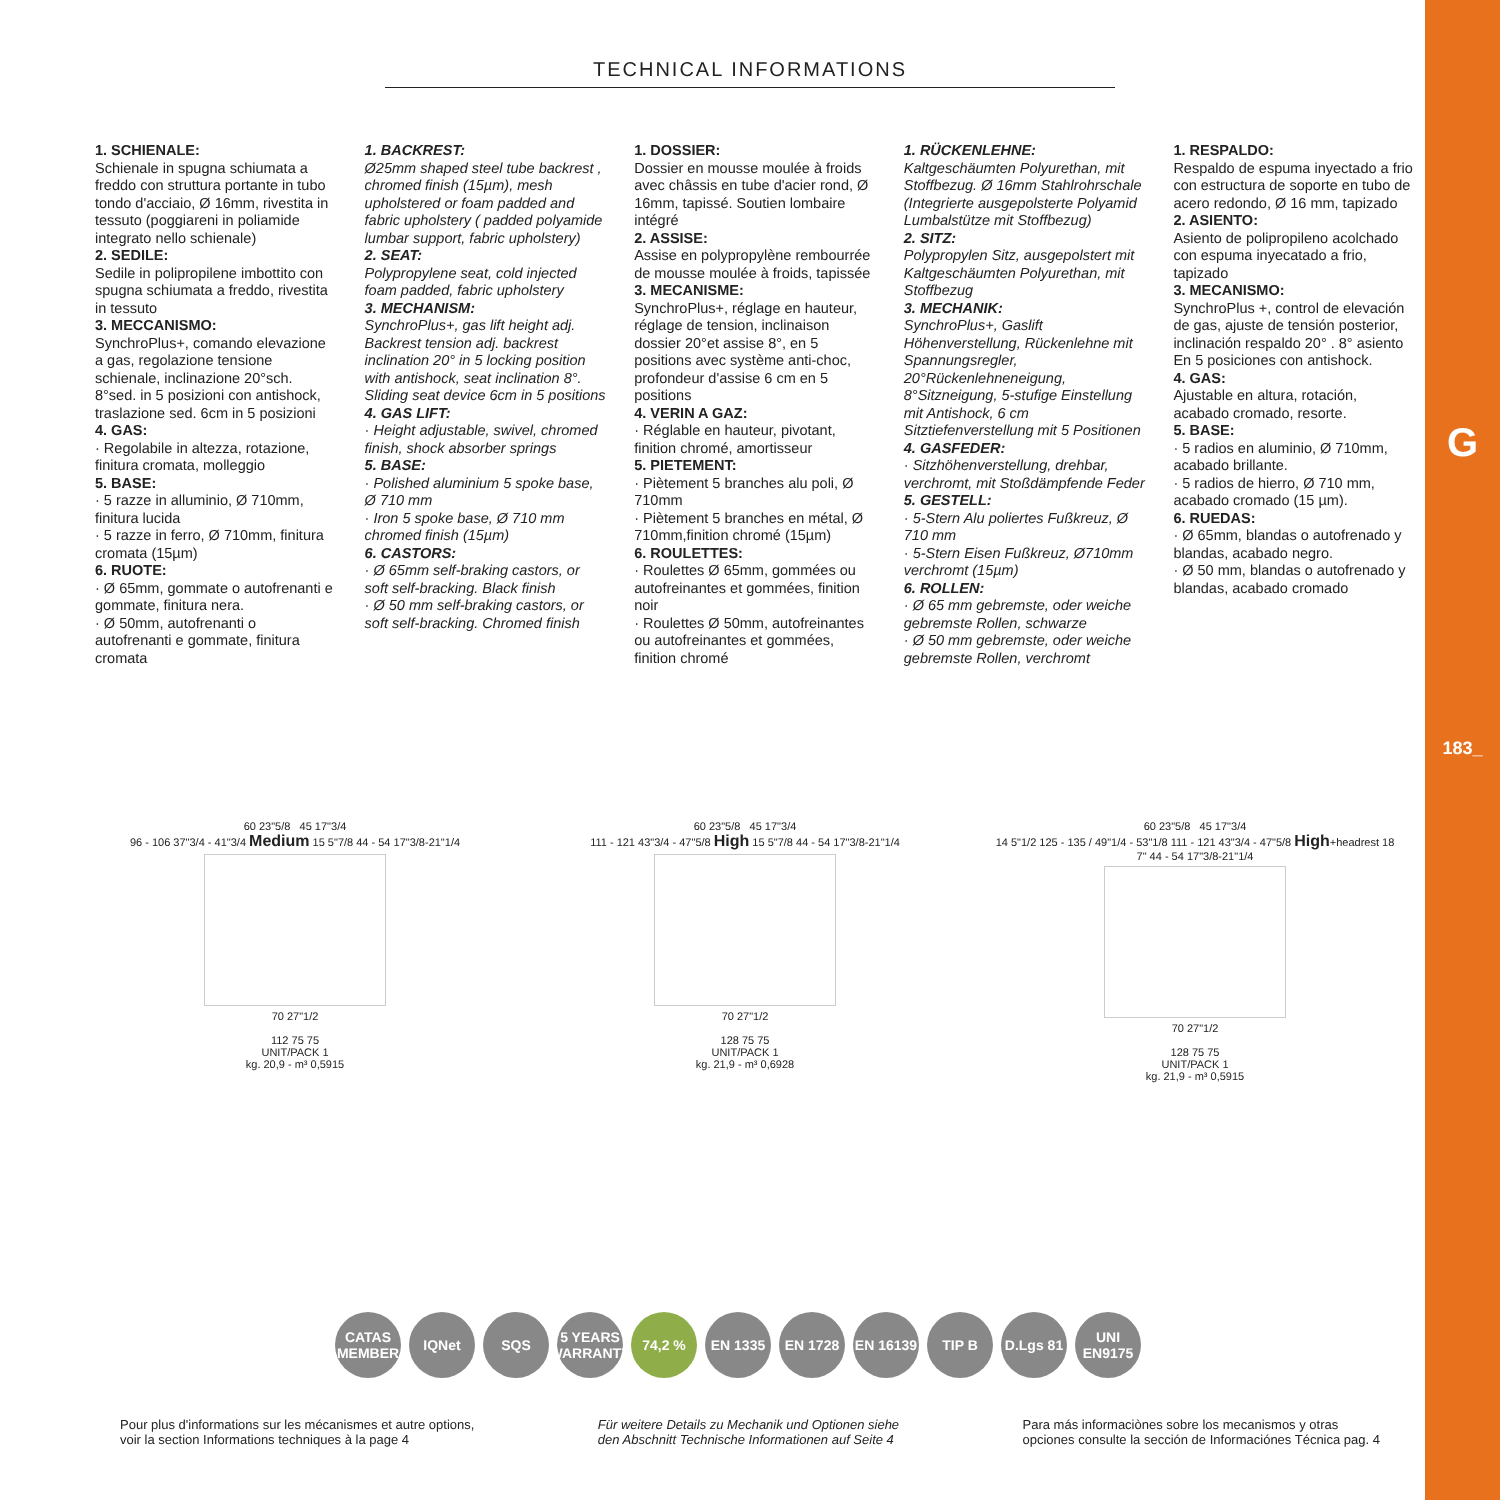G
183_
TECHNICAL INFORMATIONS
1. SCHIENALE:
Schienale in spugna schiumata a freddo con struttura portante in tubo tondo d'acciaio, Ø 16mm, rivestita in tessuto (poggiareni in poliamide integrato nello schienale)
2. SEDILE:
Sedile in polipropilene imbottito con spugna schiumata a freddo, rivestita in tessuto
3. MECCANISMO:
SynchroPlus+, comando elevazione a gas, regolazione tensione schienale, inclinazione 20°sch. 8°sed. in 5 posizioni con antishock, traslazione sed. 6cm in 5 posizioni
4. GAS:
· Regolabile in altezza, rotazione, finitura cromata, molleggio
5. BASE:
· 5 razze in alluminio, Ø 710mm, finitura lucida
· 5 razze in ferro, Ø 710mm, finitura cromata (15µm)
6. RUOTE:
· Ø 65mm, gommate o autofrenanti e gommate, finitura nera.
· Ø 50mm, autofrenanti o autofrenanti e gommate, finitura cromata
1. BACKREST:
Ø25mm shaped steel tube backrest , chromed finish (15µm), mesh upholstered or foam padded and fabric upholstery ( padded polyamide lumbar support, fabric upholstery)
2. SEAT:
Polypropylene seat, cold injected foam padded, fabric upholstery
3. MECHANISM:
SynchroPlus+, gas lift height adj. Backrest tension adj. backrest inclination 20° in 5 locking position with antishock, seat inclination 8°. Sliding seat device 6cm in 5 positions
4. GAS LIFT:
· Height adjustable, swivel, chromed finish, shock absorber springs
5. BASE:
· Polished aluminium 5 spoke base, Ø 710 mm
· Iron 5 spoke base, Ø 710 mm chromed finish (15µm)
6. CASTORS:
· Ø 65mm self-braking castors, or soft self-bracking. Black finish
· Ø 50 mm self-braking castors, or soft self-bracking. Chromed finish
1. DOSSIER:
Dossier en mousse moulée à froids avec châssis en tube d'acier rond, Ø 16mm, tapissé. Soutien lombaire intégré
2. ASSISE:
Assise en polypropylène rembourrée de mousse moulée à froids, tapissée
3. MECANISME:
SynchroPlus+, réglage en hauteur, réglage de tension, inclinaison dossier 20°et assise 8°, en 5 positions avec système anti-choc, profondeur d'assise 6 cm en 5 positions
4. VERIN A GAZ:
· Réglable en hauteur, pivotant, finition chromé, amortisseur
5. PIETEMENT:
· Piètement 5 branches alu poli, Ø 710mm
· Piètement 5 branches en métal, Ø 710mm,finition chromé (15µm)
6. ROULETTES:
· Roulettes Ø 65mm, gommées ou autofreinantes et gommées, finition noir
· Roulettes Ø 50mm, autofreinantes ou autofreinantes et gommées, finition chromé
1. RÜCKENLEHNE:
Kaltgeschäumten Polyurethan, mit Stoffbezug. Ø 16mm Stahlrohrschale
(Integrierte ausgepolsterte Polyamid Lumbalstütze mit Stoffbezug)
2. SITZ:
Polypropylen Sitz, ausgepolstert mit Kaltgeschäumten Polyurethan, mit Stoffbezug
3. MECHANIK:
SynchroPlus+, Gaslift Höhenverstellung, Rückenlehne mit Spannungsregler, 20°Rückenlehneneigung, 8°Sitzneigung, 5-stufige Einstellung mit Antishock, 6 cm Sitztiefenverstellung mit 5 Positionen
4. GASFEDER:
· Sitzhöhenverstellung, drehbar, verchromt, mit Stoßdämpfende Feder
5. GESTELL:
· 5-Stern Alu poliertes Fußkreuz, Ø 710 mm
· 5-Stern Eisen Fußkreuz, Ø710mm verchromt (15µm)
6. ROLLEN:
· Ø 65 mm gebremste, oder weiche gebremste Rollen, schwarze
· Ø 50 mm gebremste, oder weiche gebremste Rollen, verchromt
1. RESPALDO:
Respaldo de espuma inyectado a frio con estructura de soporte en tubo de acero redondo, Ø 16 mm, tapizado
2. ASIENTO:
Asiento de polipropileno acolchado con espuma inyecatado a frio, tapizado
3. MECANISMO:
SynchroPlus +, control de elevación de gas, ajuste de tensión posterior, inclinación respaldo 20° . 8° asiento En 5 posiciones con antishock.
4. GAS:
Ajustable en altura, rotación, acabado cromado, resorte.
5. BASE:
· 5 radios en aluminio, Ø 710mm, acabado brillante.
· 5 radios de hierro, Ø 710 mm, acabado cromado (15 µm).
6. RUEDAS:
· Ø 65mm, blandas o autofrenado y blandas, acabado negro.
· Ø 50 mm, blandas o autofrenado y blandas, acabado cromado
60 23"5/8 45 17"3/4
96 - 106 37"3/4 - 41"3/4 Medium 15 5"7/8 44 - 54 17"3/8-21"1/4
70 27"1/2
112 75 75
UNIT/PACK 1
kg. 20,9 - m³ 0,5915
60 23"5/8 45 17"3/4
111 - 121 43"3/4 - 47"5/8 High 15 5"7/8 44 - 54 17"3/8-21"1/4
70 27"1/2
128 75 75
UNIT/PACK 1
kg. 21,9 - m³ 0,6928
60 23"5/8 45 17"3/4
14 5"1/2 125 - 135 / 49"1/4 - 53"1/8 111 - 121 43"3/4 - 47"5/8 High+headrest 18 7" 44 - 54 17"3/8-21"1/4
70 27"1/2
128 75 75
UNIT/PACK 1
kg. 21,9 - m³ 0,5915
CATAS MEMBER
IQNet SQS 5 YEARS WARRANTY
74,2 % EN 1335 EN 1728 EN 16139
TIP B D.Lgs 81
UNI EN9175
Pour plus d'informations sur les mécanismes et autre options,
voir la section Informations techniques à la page 4
Für weitere Details zu Mechanik und Optionen siehe
den Abschnitt Technische Informationen auf Seite 4
Para más informaciònes sobre los mecanismos y otras
opciones consulte la sección de Informaciónes Técnica pag. 4